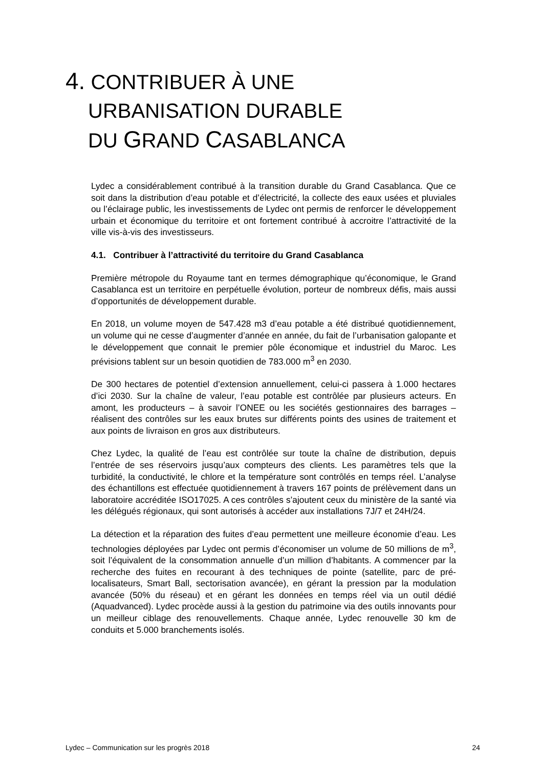4. CONTRIBUER À UNE
URBANISATION DURABLE
DU GRAND CASABLANCA
Lydec a considérablement contribué à la transition durable du Grand Casablanca. Que ce soit dans la distribution d’eau potable et d’électricité, la collecte des eaux usées et pluviales ou l’éclairage public, les investissements de Lydec ont permis de renforcer le développement urbain et économique du territoire et ont fortement contribué à accroitre l’attractivité de la ville vis-à-vis des investisseurs.
4.1. Contribuer à l’attractivité du territoire du Grand Casablanca
Première métropole du Royaume tant en termes démographique qu’économique, le Grand Casablanca est un territoire en perpétuelle évolution, porteur de nombreux défis, mais aussi d’opportunités de développement durable.
En 2018, un volume moyen de 547.428 m3 d’eau potable a été distribué quotidiennement, un volume qui ne cesse d’augmenter d’année en année, du fait de l’urbanisation galopante et le développement que connait le premier pôle économique et industriel du Maroc. Les prévisions tablent sur un besoin quotidien de 783.000 m<sup>3</sup> en 2030.
De 300 hectares de potentiel d’extension annuellement, celui-ci passera à 1.000 hectares d’ici 2030. Sur la chaîne de valeur, l’eau potable est contrôlée par plusieurs acteurs. En amont, les producteurs – à savoir l’ONEE ou les sociétés gestionnaires des barrages – réalisent des contrôles sur les eaux brutes sur différents points des usines de traitement et aux points de livraison en gros aux distributeurs.
Chez Lydec, la qualité de l’eau est contrôlée sur toute la chaîne de distribution, depuis l’entrée de ses réservoirs jusqu’aux compteurs des clients. Les paramètres tels que la turbidité, la conductivité, le chlore et la température sont contrôlés en temps réel. L’analyse des échantillons est effectuée quotidiennement à travers 167 points de prélèvement dans un laboratoire accréditée ISO17025. A ces contrôles s’ajoutent ceux du ministère de la santé via les délégués régionaux, qui sont autorisés à accéder aux installations 7J/7 et 24H/24.
La détection et la réparation des fuites d’eau permettent une meilleure économie d’eau. Les technologies déployées par Lydec ont permis d’économiser un volume de 50 millions de m<sup>3</sup>, soit l’équivalent de la consommation annuelle d’un million d’habitants. A commencer par la recherche des fuites en recourant à des techniques de pointe (satellite, parc de pré-localisateurs, Smart Ball, sectorisation avancée), en gérant la pression par la modulation avancée (50% du réseau) et en gérant les données en temps réel via un outil dédié (Aquadvanced). Lydec procède aussi à la gestion du patrimoine via des outils innovants pour un meilleur ciblage des renouvellements. Chaque année, Lydec renouvelle 30 km de conduits et 5.000 branchements isolés.
Lydec – Communication sur les progrès 2018 24